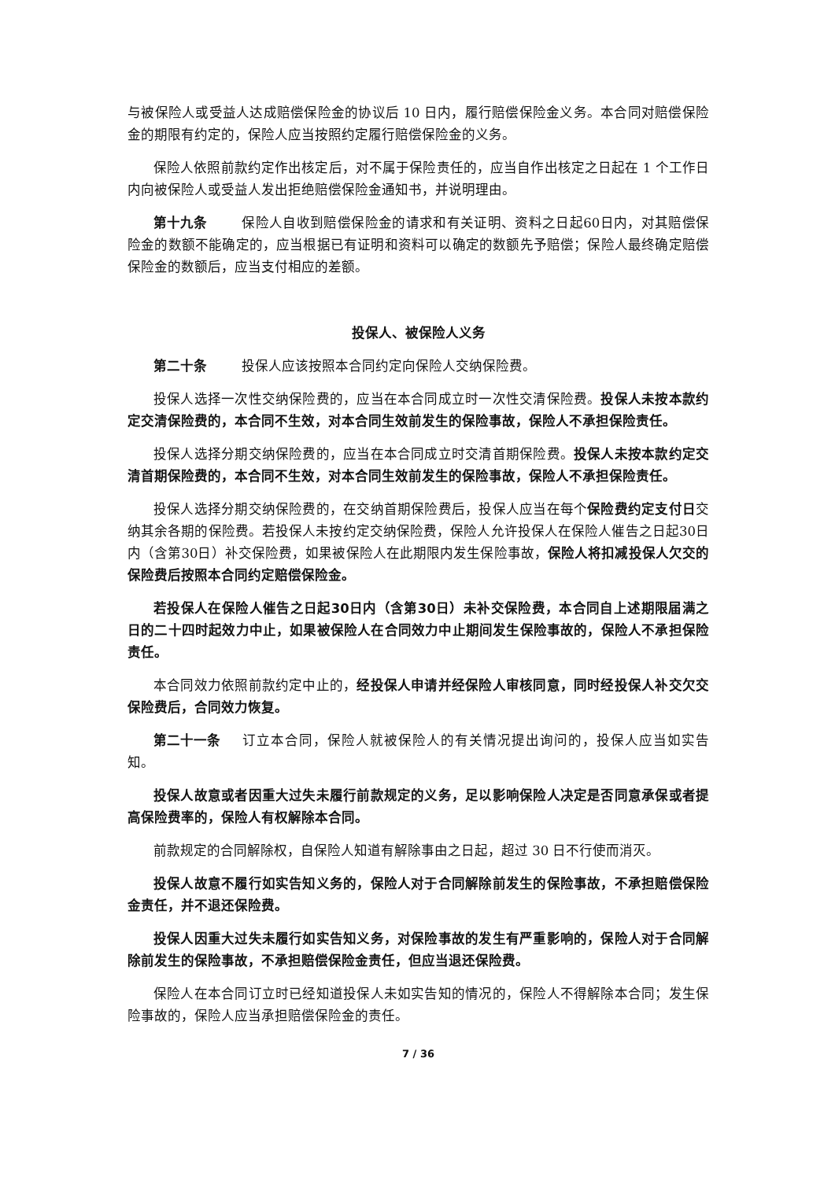与被保险人或受益人达成赔偿保险金的协议后 10 日内，履行赔偿保险金义务。本合同对赔偿保险金的期限有约定的，保险人应当按照约定履行赔偿保险金的义务。
保险人依照前款约定作出核定后，对不属于保险责任的，应当自作出核定之日起在 1 个工作日内向被保险人或受益人发出拒绝赔偿保险金通知书，并说明理由。
第十九条 保险人自收到赔偿保险金的请求和有关证明、资料之日起60日内，对其赔偿保险金的数额不能确定的，应当根据已有证明和资料可以确定的数额先予赔偿；保险人最终确定赔偿保险金的数额后，应当支付相应的差额。
投保人、被保险人义务
第二十条 投保人应该按照本合同约定向保险人交纳保险费。
投保人选择一次性交纳保险费的，应当在本合同成立时一次性交清保险费。投保人未按本款约定交清保险费的，本合同不生效，对本合同生效前发生的保险事故，保险人不承担保险责任。
投保人选择分期交纳保险费的，应当在本合同成立时交清首期保险费。投保人未按本款约定交清首期保险费的，本合同不生效，对本合同生效前发生的保险事故，保险人不承担保险责任。
投保人选择分期交纳保险费的，在交纳首期保险费后，投保人应当在每个保险费约定支付日交纳其余各期的保险费。若投保人未按约定交纳保险费，保险人允许投保人在保险人催告之日起30日内（含第30日）补交保险费，如果被保险人在此期限内发生保险事故，保险人将扣减投保人欠交的保险费后按照本合同约定赔偿保险金。
若投保人在保险人催告之日起30日内（含第30日）未补交保险费，本合同自上述期限届满之日的二十四时起效力中止，如果被保险人在合同效力中止期间发生保险事故的，保险人不承担保险责任。
本合同效力依照前款约定中止的，经投保人申请并经保险人审核同意，同时经投保人补交欠交保险费后，合同效力恢复。
第二十一条 订立本合同，保险人就被保险人的有关情况提出询问的，投保人应当如实告知。
投保人故意或者因重大过失未履行前款规定的义务，足以影响保险人决定是否同意承保或者提高保险费率的，保险人有权解除本合同。
前款规定的合同解除权，自保险人知道有解除事由之日起，超过 30 日不行使而消灭。
投保人故意不履行如实告知义务的，保险人对于合同解除前发生的保险事故，不承担赔偿保险金责任，并不退还保险费。
投保人因重大过失未履行如实告知义务，对保险事故的发生有严重影响的，保险人对于合同解除前发生的保险事故，不承担赔偿保险金责任，但应当退还保险费。
保险人在本合同订立时已经知道投保人未如实告知的情况的，保险人不得解除本合同；发生保险事故的，保险人应当承担赔偿保险金的责任。
7 / 36